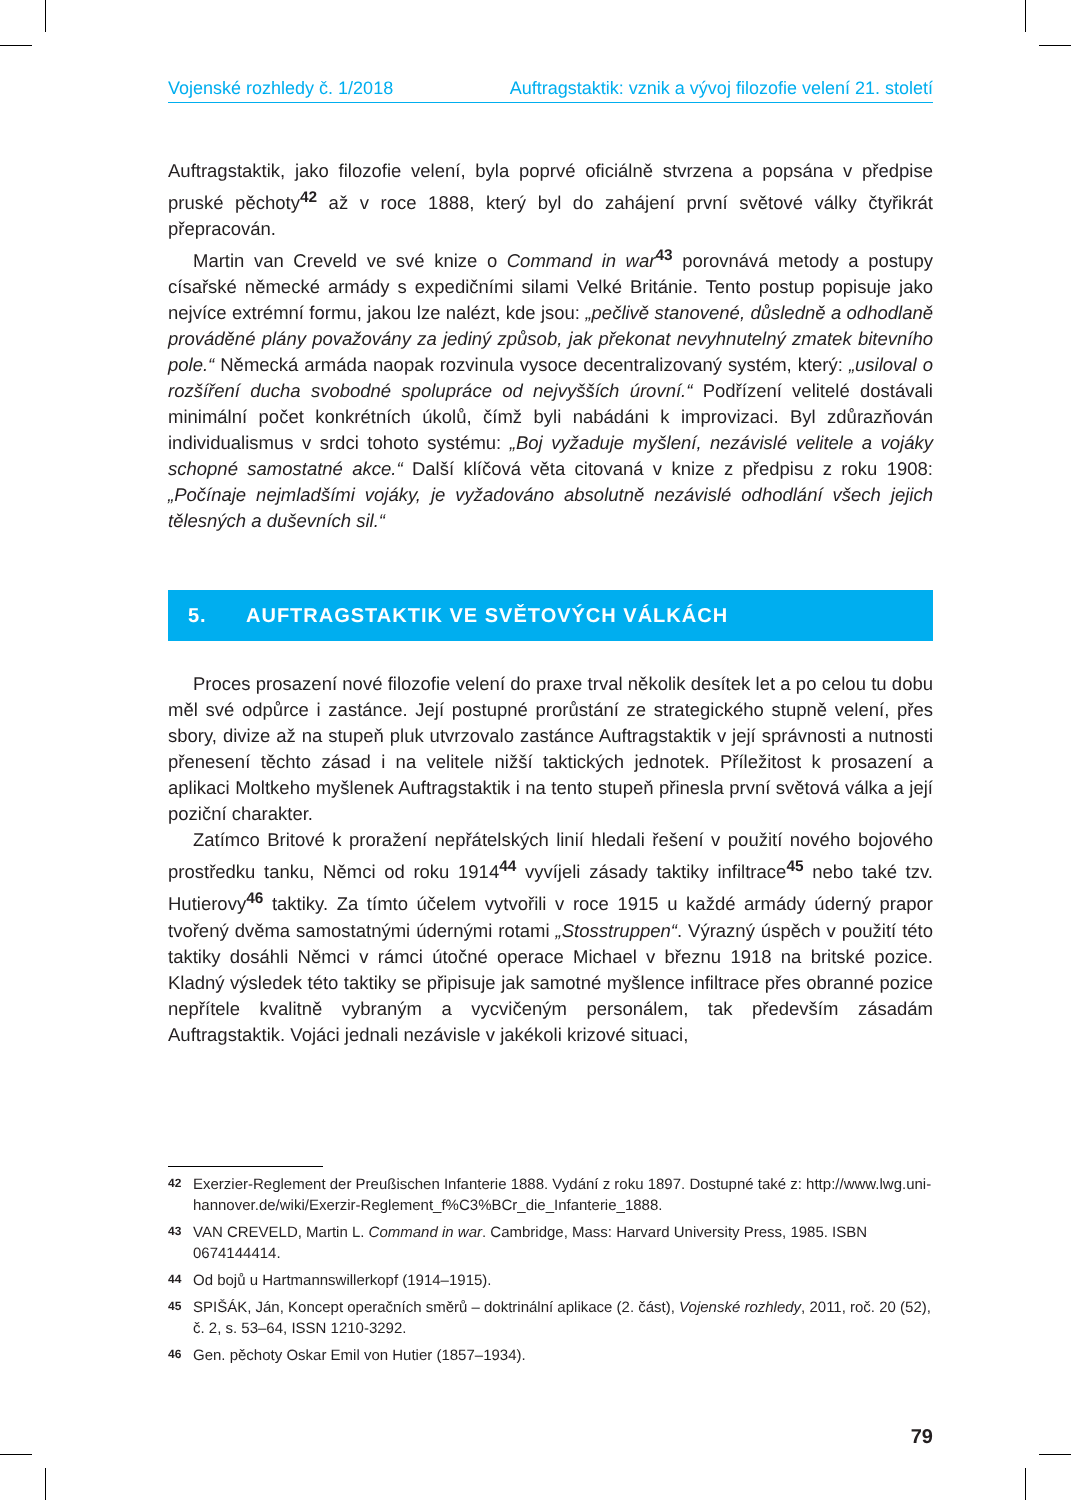Vojenské rozhledy č. 1/2018 Auftragstaktik: vznik a vývoj filozofie velení 21. století
Auftragstaktik, jako filozofie velení, byla poprvé oficiálně stvrzena a popsána v předpise pruské pěchoty<sup>42</sup> až v roce 1888, který byl do zahájení první světové války čtyřikrát přepracován.
Martin van Creveld ve své knize o Command in war<sup>43</sup> porovnává metody a postupy císařské německé armády s expedičními silami Velké Británie. Tento postup popisuje jako nejvíce extrémní formu, jakou lze nalézt, kde jsou: „pečlivě stanovené, důsledně a odhodlaně prováděné plány považovány za jediný způsob, jak překonat nevyhnutelný zmatek bitevního pole.“ Německá armáda naopak rozvinula vysoce decentralizovaný systém, který: „usiloval o rozšíření ducha svobodné spolupráce od nejvyšších úrovní.“ Podřízení velitelé dostávali minimální počet konkrétních úkolů, čímž byli nabádáni k improvizaci. Byl zdůrazňován individualismus v srdci tohoto systému: „Boj vyžaduje myšlení, nezávislé velitele a vojáky schopné samostatné akce.“ Další klíčová věta citovaná v knize z předpisu z roku 1908: „Počínaje nejmladšími vojáky, je vyžadováno absolutně nezávislé odhodlání všech jejich tělesných a duševních sil.“
5. AUFTRAGSTAKTIK VE SVĚTOVÝCH VÁLKÁCH
Proces prosazení nové filozofie velení do praxe trval několik desítek let a po celou tu dobu měl své odpůrce i zastánce. Její postupné prorůstání ze strategického stupně velení, přes sbory, divize až na stupeň pluk utvrzovalo zastánce Auftragstaktik v její správnosti a nutnosti přenesení těchto zásad i na velitele nižší taktických jednotek. Příležitost k prosazení a aplikaci Moltkeho myšlenek Auftragstaktik i na tento stupeň přinesla první světová válka a její poziční charakter.
Zatímco Britové k proražení nepřátelských linií hledali řešení v použití nového bojového prostředku tanku, Němci od roku 1914<sup>44</sup> vyvíjeli zásady taktiky infiltrace<sup>45</sup> nebo také tzv. Hutierovy<sup>46</sup> taktiky. Za tímto účelem vytvořili v roce 1915 u každé armády úderný prapor tvořený dvěma samostatnými údernými rotami „Stosstruppen“. Výrazný úspěch v použití této taktiky dosáhli Němci v rámci útočné operace Michael v březnu 1918 na britské pozice. Kladný výsledek této taktiky se připisuje jak samotné myšlence infiltrace přes obranné pozice nepřítele kvalitně vybraným a vycvičeným personálem, tak především zásadám Auftragstaktik. Vojáci jednali nezávisle v jakékoli krizové situaci,
42 Exerzier-Reglement der Preußischen Infanterie 1888. Vydání z roku 1897. Dostupné také z: http://www.lwg.uni-hannover.de/wiki/Exerzir-Reglement_f%C3%BCr_die_Infanterie_1888.
43 VAN CREVELD, Martin L. Command in war. Cambridge, Mass: Harvard University Press, 1985. ISBN 0674144414.
44 Od bojů u Hartmannswillerkopf (1914–1915).
45 SPIŠÁK, Ján, Koncept operačních směrů – doktrinální aplikace (2. část), Vojenské rozhledy, 2011, roč. 20 (52), č. 2, s. 53–64, ISSN 1210-3292.
46 Gen. pěchoty Oskar Emil von Hutier (1857–1934).
79